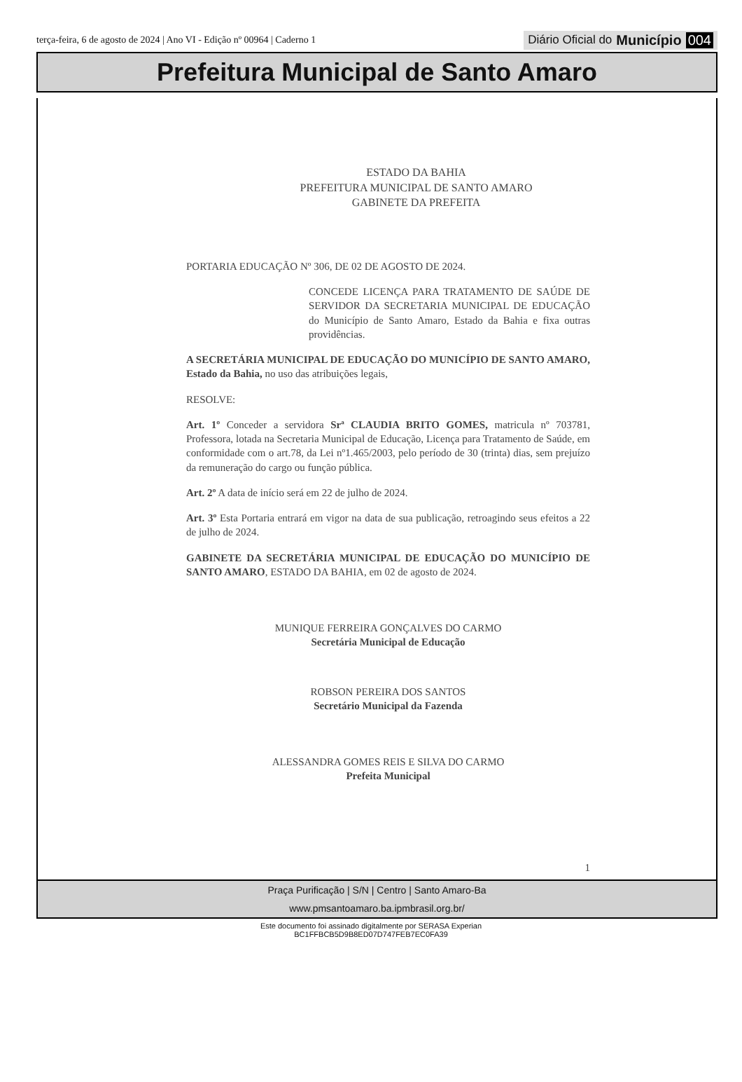terça-feira, 6 de agosto de 2024 | Ano VI - Edição nº 00964 | Caderno 1
Diário Oficial do Município 004
Prefeitura Municipal de Santo Amaro
ESTADO DA BAHIA
PREFEITURA MUNICIPAL DE SANTO AMARO
GABINETE DA PREFEITA
PORTARIA EDUCAÇÃO Nº 306, DE 02 DE AGOSTO DE 2024.
CONCEDE LICENÇA PARA TRATAMENTO DE SAÚDE DE SERVIDOR DA SECRETARIA MUNICIPAL DE EDUCAÇÃO do Município de Santo Amaro, Estado da Bahia e fixa outras providências.
A SECRETÁRIA MUNICIPAL DE EDUCAÇÃO DO MUNICÍPIO DE SANTO AMARO, Estado da Bahia, no uso das atribuições legais,
RESOLVE:
Art. 1º Conceder a servidora Srª CLAUDIA BRITO GOMES, matricula nº 703781, Professora, lotada na Secretaria Municipal de Educação, Licença para Tratamento de Saúde, em conformidade com o art.78, da Lei nº1.465/2003, pelo período de 30 (trinta) dias, sem prejuízo da remuneração do cargo ou função pública.
Art. 2º A data de início será em 22 de julho de 2024.
Art. 3º Esta Portaria entrará em vigor na data de sua publicação, retroagindo seus efeitos a 22 de julho de 2024.
GABINETE DA SECRETÁRIA MUNICIPAL DE EDUCAÇÃO DO MUNICÍPIO DE SANTO AMARO, ESTADO DA BAHIA, em 02 de agosto de 2024.
MUNIQUE FERREIRA GONÇALVES DO CARMO
Secretária Municipal de Educação
ROBSON PEREIRA DOS SANTOS
Secretário Municipal da Fazenda
ALESSANDRA GOMES REIS E SILVA DO CARMO
Prefeita Municipal
1
Praça Purificação | S/N | Centro | Santo Amaro-Ba
www.pmsantoamaro.ba.ipmbrasil.org.br/
Este documento foi assinado digitalmente por SERASA Experian
BC1FFBCB5D9B8ED07D747FEB7EC0FA39